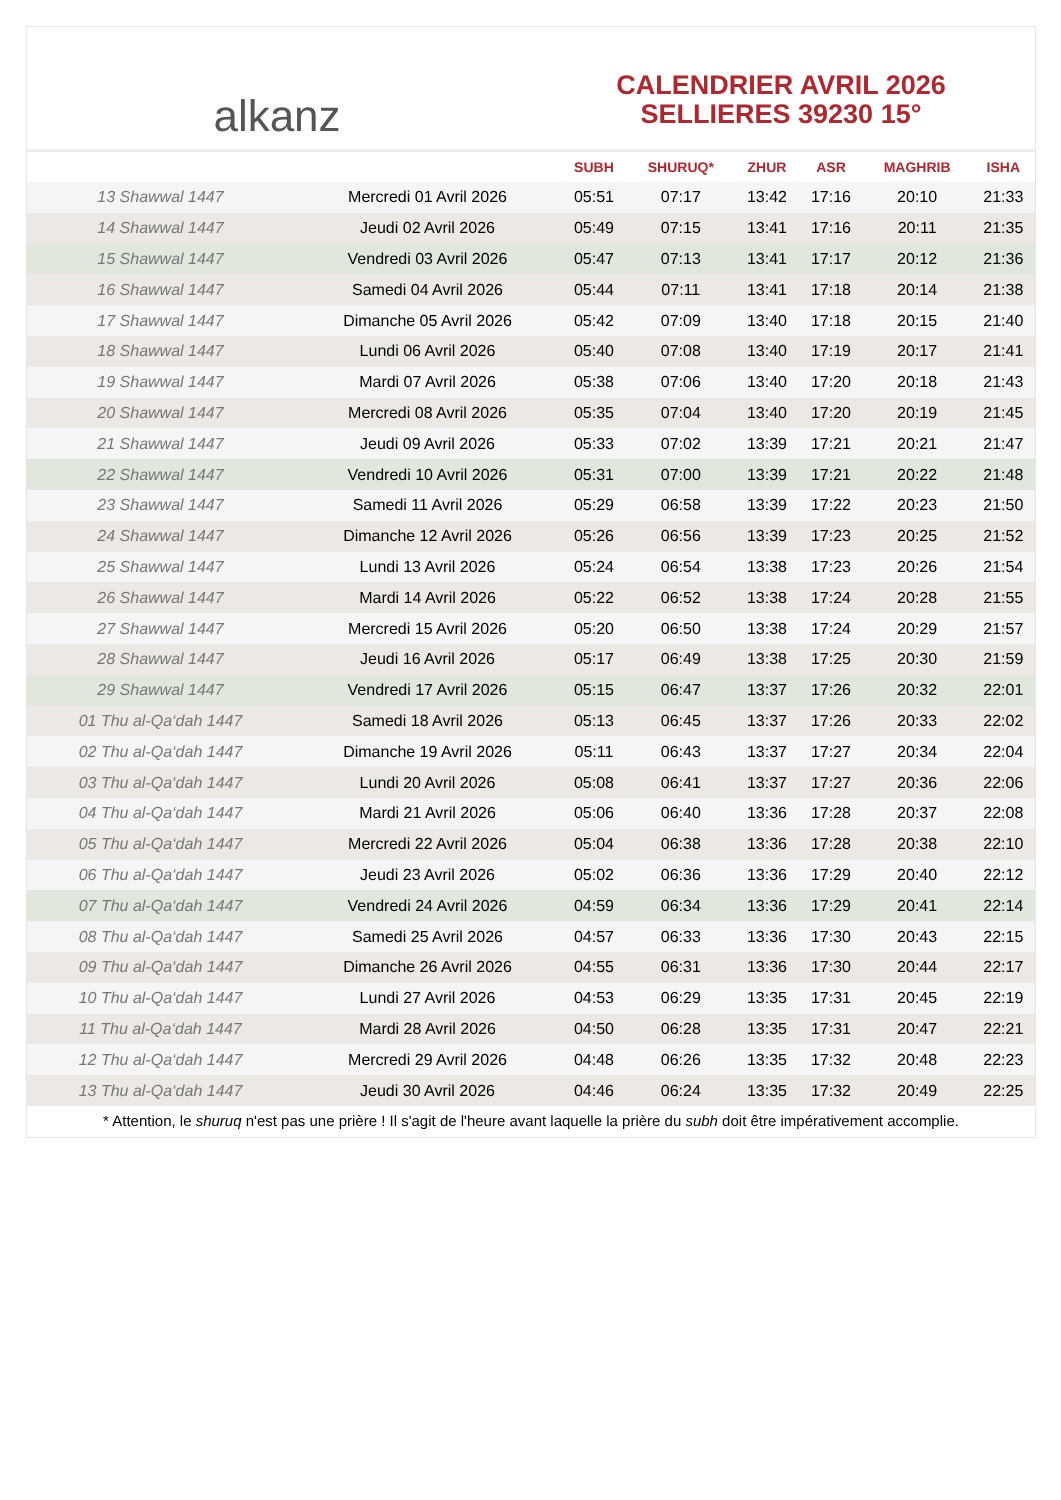alkanz
CALENDRIER AVRIL 2026
SELLIERES 39230 15°
| | | SUBH | SHURUQ* | ZHUR | ASR | MAGHRIB | ISHA |
| --- | --- | --- | --- | --- | --- | --- | --- |
| 13 Shawwal 1447 | Mercredi 01 Avril 2026 | 05:51 | 07:17 | 13:42 | 17:16 | 20:10 | 21:33 |
| 14 Shawwal 1447 | Jeudi 02 Avril 2026 | 05:49 | 07:15 | 13:41 | 17:16 | 20:11 | 21:35 |
| 15 Shawwal 1447 | Vendredi 03 Avril 2026 | 05:47 | 07:13 | 13:41 | 17:17 | 20:12 | 21:36 |
| 16 Shawwal 1447 | Samedi 04 Avril 2026 | 05:44 | 07:11 | 13:41 | 17:18 | 20:14 | 21:38 |
| 17 Shawwal 1447 | Dimanche 05 Avril 2026 | 05:42 | 07:09 | 13:40 | 17:18 | 20:15 | 21:40 |
| 18 Shawwal 1447 | Lundi 06 Avril 2026 | 05:40 | 07:08 | 13:40 | 17:19 | 20:17 | 21:41 |
| 19 Shawwal 1447 | Mardi 07 Avril 2026 | 05:38 | 07:06 | 13:40 | 17:20 | 20:18 | 21:43 |
| 20 Shawwal 1447 | Mercredi 08 Avril 2026 | 05:35 | 07:04 | 13:40 | 17:20 | 20:19 | 21:45 |
| 21 Shawwal 1447 | Jeudi 09 Avril 2026 | 05:33 | 07:02 | 13:39 | 17:21 | 20:21 | 21:47 |
| 22 Shawwal 1447 | Vendredi 10 Avril 2026 | 05:31 | 07:00 | 13:39 | 17:21 | 20:22 | 21:48 |
| 23 Shawwal 1447 | Samedi 11 Avril 2026 | 05:29 | 06:58 | 13:39 | 17:22 | 20:23 | 21:50 |
| 24 Shawwal 1447 | Dimanche 12 Avril 2026 | 05:26 | 06:56 | 13:39 | 17:23 | 20:25 | 21:52 |
| 25 Shawwal 1447 | Lundi 13 Avril 2026 | 05:24 | 06:54 | 13:38 | 17:23 | 20:26 | 21:54 |
| 26 Shawwal 1447 | Mardi 14 Avril 2026 | 05:22 | 06:52 | 13:38 | 17:24 | 20:28 | 21:55 |
| 27 Shawwal 1447 | Mercredi 15 Avril 2026 | 05:20 | 06:50 | 13:38 | 17:24 | 20:29 | 21:57 |
| 28 Shawwal 1447 | Jeudi 16 Avril 2026 | 05:17 | 06:49 | 13:38 | 17:25 | 20:30 | 21:59 |
| 29 Shawwal 1447 | Vendredi 17 Avril 2026 | 05:15 | 06:47 | 13:37 | 17:26 | 20:32 | 22:01 |
| 01 Thu al-Qa‘dah 1447 | Samedi 18 Avril 2026 | 05:13 | 06:45 | 13:37 | 17:26 | 20:33 | 22:02 |
| 02 Thu al-Qa‘dah 1447 | Dimanche 19 Avril 2026 | 05:11 | 06:43 | 13:37 | 17:27 | 20:34 | 22:04 |
| 03 Thu al-Qa‘dah 1447 | Lundi 20 Avril 2026 | 05:08 | 06:41 | 13:37 | 17:27 | 20:36 | 22:06 |
| 04 Thu al-Qa‘dah 1447 | Mardi 21 Avril 2026 | 05:06 | 06:40 | 13:36 | 17:28 | 20:37 | 22:08 |
| 05 Thu al-Qa‘dah 1447 | Mercredi 22 Avril 2026 | 05:04 | 06:38 | 13:36 | 17:28 | 20:38 | 22:10 |
| 06 Thu al-Qa‘dah 1447 | Jeudi 23 Avril 2026 | 05:02 | 06:36 | 13:36 | 17:29 | 20:40 | 22:12 |
| 07 Thu al-Qa‘dah 1447 | Vendredi 24 Avril 2026 | 04:59 | 06:34 | 13:36 | 17:29 | 20:41 | 22:14 |
| 08 Thu al-Qa‘dah 1447 | Samedi 25 Avril 2026 | 04:57 | 06:33 | 13:36 | 17:30 | 20:43 | 22:15 |
| 09 Thu al-Qa‘dah 1447 | Dimanche 26 Avril 2026 | 04:55 | 06:31 | 13:36 | 17:30 | 20:44 | 22:17 |
| 10 Thu al-Qa‘dah 1447 | Lundi 27 Avril 2026 | 04:53 | 06:29 | 13:35 | 17:31 | 20:45 | 22:19 |
| 11 Thu al-Qa‘dah 1447 | Mardi 28 Avril 2026 | 04:50 | 06:28 | 13:35 | 17:31 | 20:47 | 22:21 |
| 12 Thu al-Qa‘dah 1447 | Mercredi 29 Avril 2026 | 04:48 | 06:26 | 13:35 | 17:32 | 20:48 | 22:23 |
| 13 Thu al-Qa‘dah 1447 | Jeudi 30 Avril 2026 | 04:46 | 06:24 | 13:35 | 17:32 | 20:49 | 22:25 |
* Attention, le shuruq n'est pas une prière ! Il s'agit de l'heure avant laquelle la prière du subh doit être impérativement accomplie.